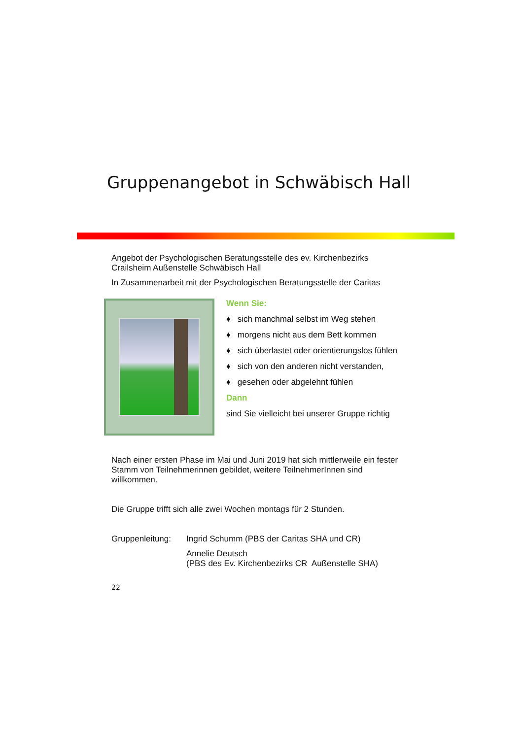Gruppenangebot in Schwäbisch Hall
Angebot der Psychologischen Beratungsstelle des ev. Kirchenbezirks Crailsheim Außenstelle Schwäbisch Hall
In Zusammenarbeit mit der Psychologischen Beratungsstelle der Caritas
Wenn Sie:
♦ sich manchmal selbst im Weg stehen
♦ morgens nicht aus dem Bett kommen
♦ sich überlastet oder orientierungslos fühlen
♦ sich von den anderen nicht verstanden,
♦ gesehen oder abgelehnt fühlen
Dann
sind Sie vielleicht bei unserer Gruppe richtig
Nach einer ersten Phase im Mai und Juni 2019 hat sich mittlerweile ein fester Stamm von Teilnehmerinnen gebildet, weitere TeilnehmerInnen sind willkommen.
Die Gruppe trifft sich alle zwei Wochen montags für 2 Stunden.
Gruppenleitung:
Ingrid Schumm (PBS der Caritas SHA und CR)
Annelie Deutsch
(PBS des Ev. Kirchenbezirks CR Außenstelle SHA)
22